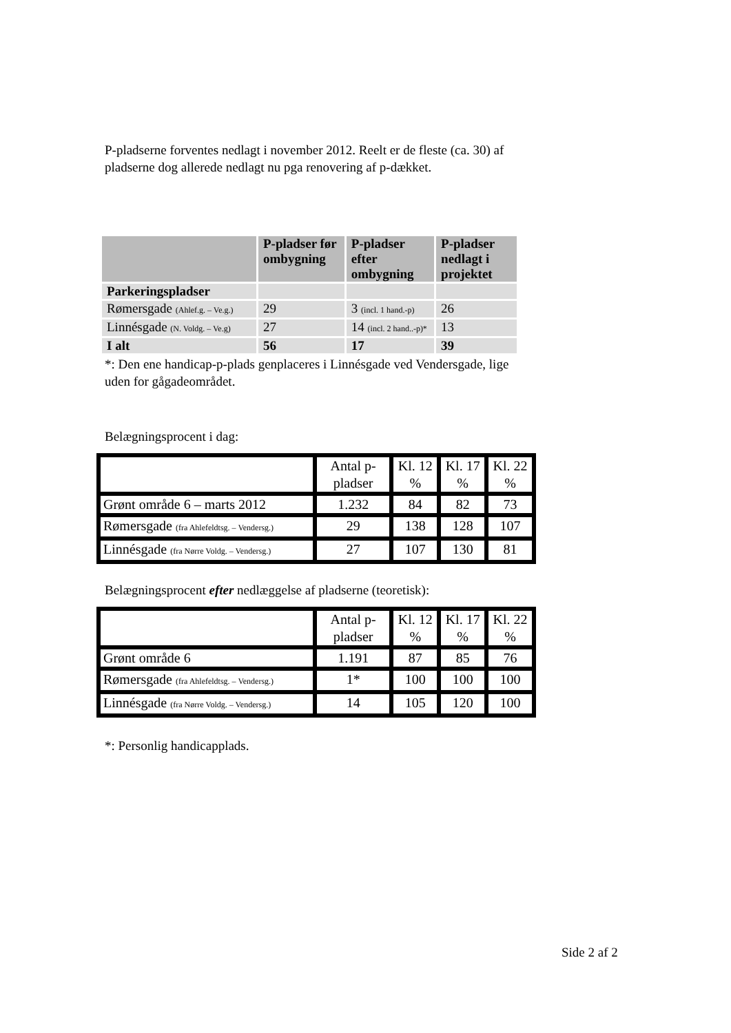P-pladserne forventes nedlagt i november 2012. Reelt er de fleste (ca. 30) af pladserne dog allerede nedlagt nu pga renovering af p-dækket.
| | P-pladser før ombygning | P-pladser efter ombygning | P-pladser nedlagt i projektet |
| --- | --- | --- | --- |
| Parkeringspladser | | | |
| Rømersgade (Ahlef.g. – Ve.g.) | 29 | 3 (incl. 1 hand.-p) | 26 |
| Linnésgade (N. Voldg. – Ve.g) | 27 | 14 (incl. 2 hand..-p)* | 13 |
| I alt | 56 | 17 | 39 |
*: Den ene handicap-p-plads genplaceres i Linnésgade ved Vendersgade, lige uden for gågadeområdet.
Belægningsprocent i dag:
| | Antal p-pladser | Kl. 12 % | Kl. 17 % | Kl. 22 % |
| Grønt område 6 – marts 2012 | 1.232 | 84 | 82 | 73 |
| Rømersgade (fra Ahlefeldtsg. – Vendersg.) | 29 | 138 | 128 | 107 |
| Linnésgade (fra Nørre Voldg. – Vendersg.) | 27 | 107 | 130 | 81 |
Belægningsprocent efter nedlæggelse af pladserne (teoretisk):
| | Antal p-pladser | Kl. 12 % | Kl. 17 % | Kl. 22 % |
| Grønt område 6 | 1.191 | 87 | 85 | 76 |
| Rømersgade (fra Ahlefeldtsg. – Vendersg.) | 1* | 100 | 100 | 100 |
| Linnésgade (fra Nørre Voldg. – Vendersg.) | 14 | 105 | 120 | 100 |
*: Personlig handicapplads.
Side 2 af 2